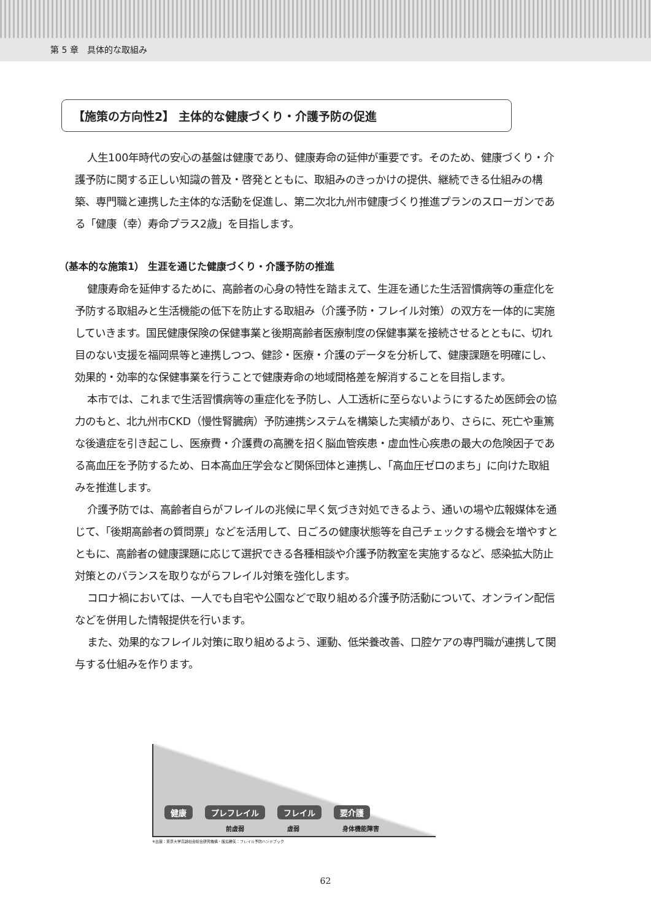第 5 章　具体的な取組み
【施策の方向性2】 主体的な健康づくり・介護予防の促進
人生100年時代の安心の基盤は健康であり、健康寿命の延伸が重要です。そのため、健康づくり・介護予防に関する正しい知識の普及・啓発とともに、取組みのきっかけの提供、継続できる仕組みの構築、専門職と連携した主体的な活動を促進し、第二次北九州市健康づくり推進プランのスローガンである「健康（幸）寿命プラス2歳」を目指します。
（基本的な施策1） 生涯を通じた健康づくり・介護予防の推進
健康寿命を延伸するために、高齢者の心身の特性を踏まえて、生涯を通じた生活習慣病等の重症化を予防する取組みと生活機能の低下を防止する取組み（介護予防・フレイル対策）の双方を一体的に実施していきます。国民健康保険の保健事業と後期高齢者医療制度の保健事業を接続させるとともに、切れ目のない支援を福岡県等と連携しつつ、健診・医療・介護のデータを分析して、健康課題を明確にし、効果的・効率的な保健事業を行うことで健康寿命の地域間格差を解消することを目指します。
本市では、これまで生活習慣病等の重症化を予防し、人工透析に至らないようにするため医師会の協力のもと、北九州市CKD（慢性腎臓病）予防連携システムを構築した実績があり、さらに、死亡や重篤な後遺症を引き起こし、医療費・介護費の高騰を招く脳血管疾患・虚血性心疾患の最大の危険因子である高血圧を予防するため、日本高血圧学会など関係団体と連携し、「高血圧ゼロのまち」に向けた取組みを推進します。
介護予防では、高齢者自らがフレイルの兆候に早く気づき対処できるよう、通いの場や広報媒体を通じて、「後期高齢者の質問票」などを活用して、日ごろの健康状態等を自己チェックする機会を増やすとともに、高齢者の健康課題に応じて選択できる各種相談や介護予防教室を実施するなど、感染拡大防止対策とのバランスを取りながらフレイル対策を強化します。
コロナ禍においては、一人でも自宅や公園などで取り組める介護予防活動について、オンライン配信などを併用した情報提供を行います。
また、効果的なフレイル対策に取り組めるよう、運動、低栄養改善、口腔ケアの専門職が連携して関与する仕組みを作ります。
健康 プレフレイル フレイル 要介護
前虚弱 虚弱 身体機能障害
※出展：東京大学高齢社会総合研究機構・飯島勝矢：フレイル予防ハンドブック
62